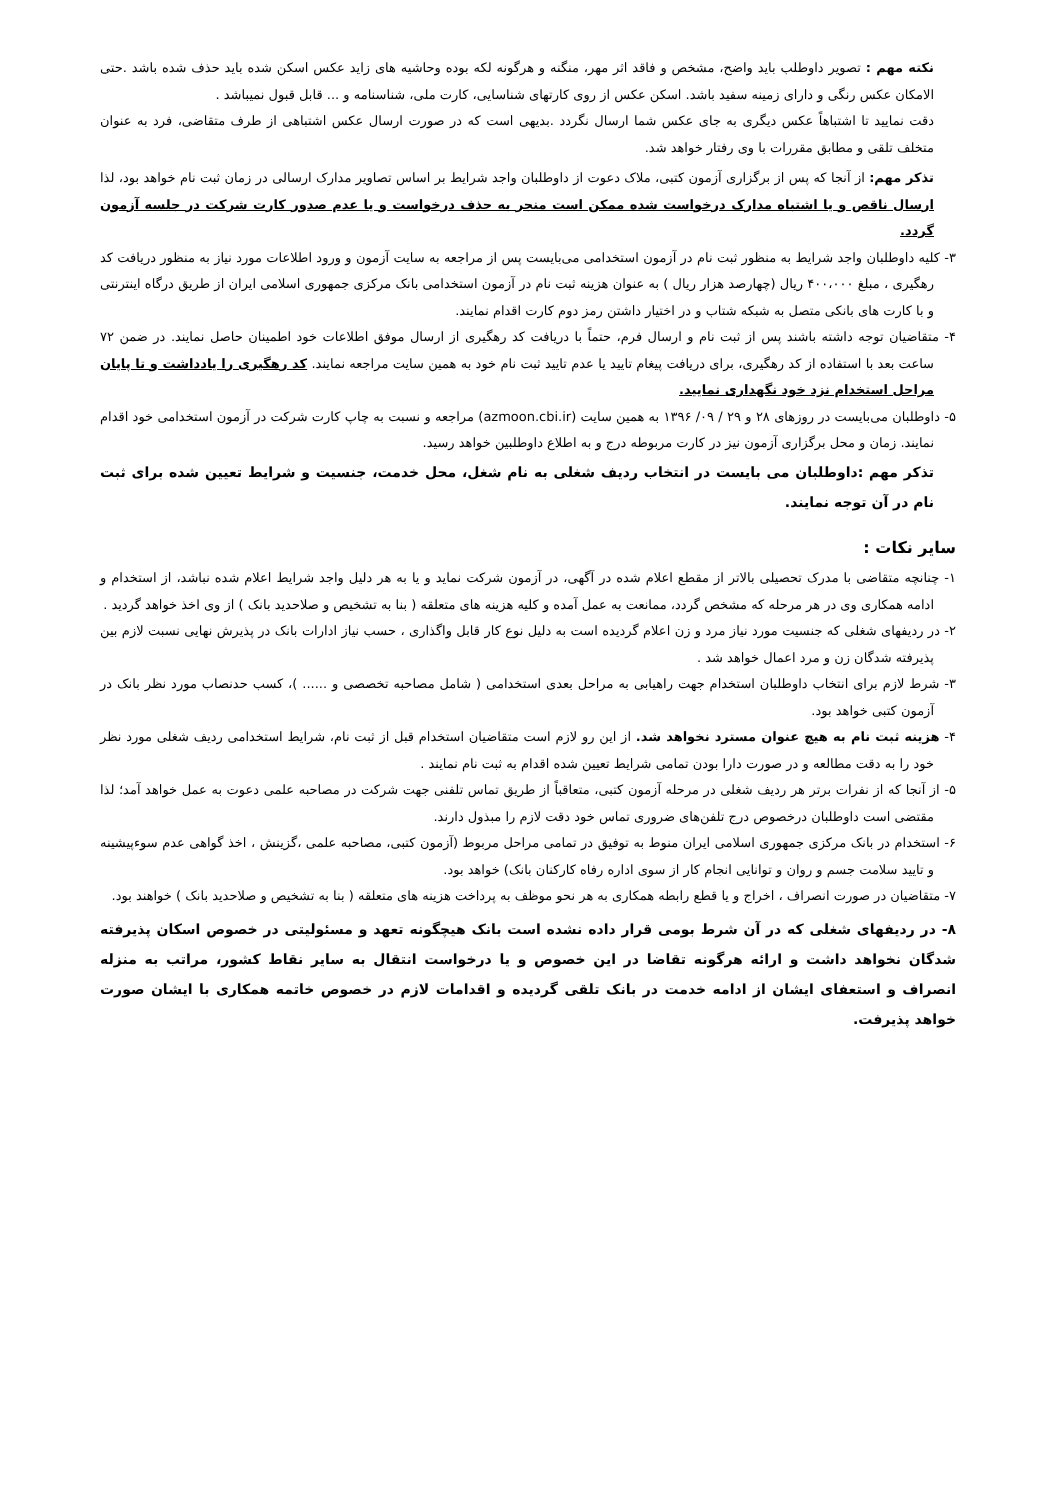نکته مهم : تصویر داوطلب باید واضح، مشخص و فاقد اثر مهر، منگنه و هرگونه لکه بوده وحاشیه های زاید عکس اسکن شده باید حذف شده باشد .حتی الامکان عکس رنگی و دارای زمینه سفید باشد. اسکن عکس از روی کارتهای شناسایی، کارت ملی، شناسنامه و ... قابل قبول نمیباشد .
دقت نمایید تا اشتباهاً عکس دیگری به جای عکس شما ارسال نگردد .بدیهی است که در صورت ارسال عکس اشتباهی از طرف متقاضی، فرد به عنوان متخلف تلقی و مطابق مقررات با وی رفتار خواهد شد.
تذکر مهم: از آنجا که پس از برگزاری آزمون کتبی، ملاک دعوت از داوطلبان واجد شرایط بر اساس تصاویر مدارک ارسالی در زمان ثبت نام خواهد بود، لذا ارسال ناقص و یا اشتباه مدارک درخواست شده ممکن است منجر به حذف درخواست و یا عدم صدور کارت شرکت در جلسه آزمون گردد.
۳- کلیه داوطلبان واجد شرایط به منظور ثبت نام در آزمون استخدامی می‌بایست پس از مراجعه به سایت آزمون و ورود اطلاعات مورد نیاز به منظور دریافت کد رهگیری ، مبلغ ۴۰۰،۰۰۰ ریال (چهارصد هزار ریال ) به عنوان هزینه ثبت نام در آزمون استخدامی بانک مرکزی جمهوری اسلامی ایران از طریق درگاه اینترنتی و با کارت های بانکی متصل به شبکه شتاب و در اختیار داشتن رمز دوم کارت اقدام نمایند.
۴- متقاضیان توجه داشته باشند پس از ثبت نام و ارسال فرم، حتماً با دریافت کد رهگیری از ارسال موفق اطلاعات خود اطمینان حاصل نمایند. در ضمن ۷۲ ساعت بعد با استفاده از کد رهگیری، برای دریافت پیغام تایید یا عدم تایید ثبت نام خود به همین سایت مراجعه نمایند. کد رهگیری را یادداشت و تا پایان مراحل استخدام نزد خود نگهداری نمایید.
۵- داوطلبان می‌بایست در روزهای ۲۸ و ۲۹ / ۰۹/ ۱۳۹۶ به همین سایت (azmoon.cbi.ir) مراجعه و نسبت به چاپ کارت شرکت در آزمون استخدامی خود اقدام نمایند. زمان و محل برگزاری آزمون نیز در کارت مربوطه درج و به اطلاع داوطلبین خواهد رسید.
تذکر مهم :داوطلبان می بایست در انتخاب ردیف شغلی به نام شغل، محل خدمت، جنسیت و شرایط تعیین شده برای ثبت نام در آن توجه نمایند.
سایر نکات :
۱- چنانچه متقاضی با مدرک تحصیلی بالاتر از مقطع اعلام شده در آگهی، در آزمون شرکت نماید و یا به هر دلیل واجد شرایط اعلام شده نباشد، از استخدام و ادامه همکاری وی در هر مرحله که مشخص گردد، ممانعت به عمل آمده و کلیه هزینه های متعلقه ( بنا به تشخیص و صلاحدید بانک ) از وی اخذ خواهد گردید .
۲- در ردیفهای شغلی که جنسیت مورد نیاز مرد و زن اعلام گردیده است به دلیل نوع کار قابل واگذاری ، حسب نیاز ادارات بانک در پذیرش نهایی نسبت لازم بین پذیرفته شدگان زن و مرد اعمال خواهد شد .
۳- شرط لازم برای انتخاب داوطلبان استخدام جهت راهیابی به مراحل بعدی استخدامی ( شامل مصاحبه تخصصی و ...... )، کسب حدنصاب مورد نظر بانک در آزمون کتبی خواهد بود.
۴- هزینه ثبت نام به هیچ عنوان مسترد نخواهد شد. از این رو لازم است متقاضیان استخدام قبل از ثبت نام، شرایط استخدامی ردیف شغلی مورد نظر خود را به دقت مطالعه و در صورت دارا بودن تمامی شرایط تعیین شده اقدام به ثبت نام نمایند .
۵- از آنجا که از نفرات برتر هر ردیف شغلی در مرحله آزمون کتبی، متعاقباً از طریق تماس تلفنی جهت شرکت در مصاحبه علمی دعوت به عمل خواهد آمد؛ لذا مقتضی است داوطلبان درخصوص درج تلفن‌های ضروری تماس خود دقت لازم را مبذول دارند.
۶- استخدام در بانک مرکزی جمهوری اسلامی ایران منوط به توفیق در تمامی مراحل مربوط (آزمون کتبی، مصاحبه علمی ،گزینش ، اخذ گواهی عدم سوءپیشینه و تایید سلامت جسم و روان و توانایی انجام کار از سوی اداره رفاه کارکنان بانک) خواهد بود.
۷- متقاضیان در صورت انصراف ، اخراج و یا قطع رابطه همکاری به هر نحو موظف به پرداخت هزینه های متعلقه ( بنا به تشخیص و صلاحدید بانک ) خواهند بود.
۸- در ردیفهای شغلی که در آن شرط بومی قرار داده نشده است بانک هیچگونه تعهد و مسئولیتی در خصوص اسکان پذیرفته شدگان نخواهد داشت و ارائه هرگونه تقاضا در این خصوص و یا درخواست انتقال به سایر نقاط کشور، مراتب به منزله انصراف و استعفای ایشان از ادامه خدمت در بانک تلقی گردیده و اقدامات لازم در خصوص خاتمه همکاری با ایشان صورت خواهد پذیرفت.